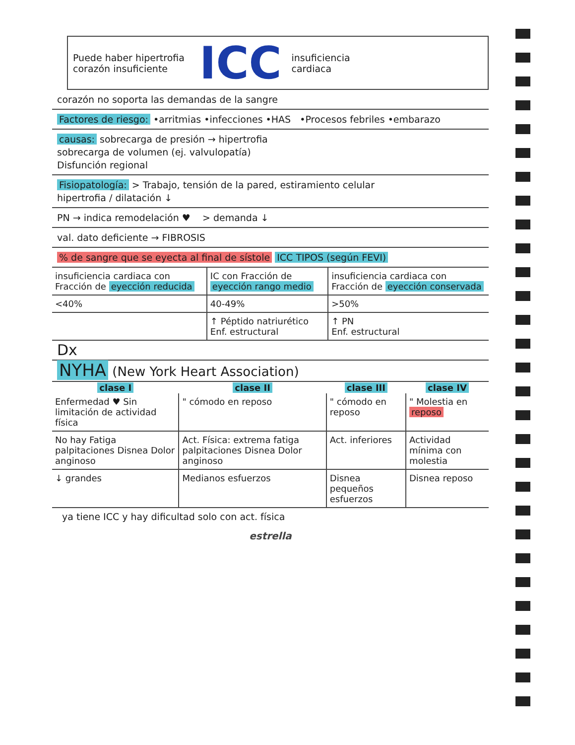Puede haber hipertrofia
corazón insuficiente
ICC
insuficiencia
cardiaca
corazón no soporta las demandas de la sangre
Factores de riesgo: •arritmias •infecciones •HAS •Procesos febriles •embarazo
causas: sobrecarga de presión → hipertrofia
sobrecarga de volumen (ej. valvulopatía)
Disfunción regional
Fisiopatología: > Trabajo, tensión de la pared, estiramiento celular
hipertrofia / dilatación ↓
PN → indica remodelación ♥ > demanda ↓
val. dato deficiente → FIBROSIS
% de sangre que se eyecta al final de sístole ICC TIPOS (según FEVI)
| insuficiencia cardiaca con Fracción de eyección reducida | IC con Fracción de eyección rango medio | insuficiencia cardiaca con Fracción de eyección conservada |
| <40% | 40-49% | >50% |
| | ↑ Péptido natriurético Enf. estructural | ↑ PN Enf. estructural |
Dx
NYHA (New York Heart Association)
| clase I | clase II | clase III | clase IV |
| --- | --- | --- | --- |
| Enfermedad ♥ Sin limitación de actividad física | " cómodo en reposo | " cómodo en reposo | " Molestia en reposo |
| No hay Fatiga palpitaciones Disnea Dolor anginoso | Act. Física: extrema fatiga palpitaciones Disnea Dolor anginoso | Act. inferiores | Actividad mínima con molestia |
| ↓ grandes | Medianos esfuerzos | Disnea pequeños esfuerzos | Disnea reposo |
ya tiene ICC y hay dificultad solo con act. física
estrella